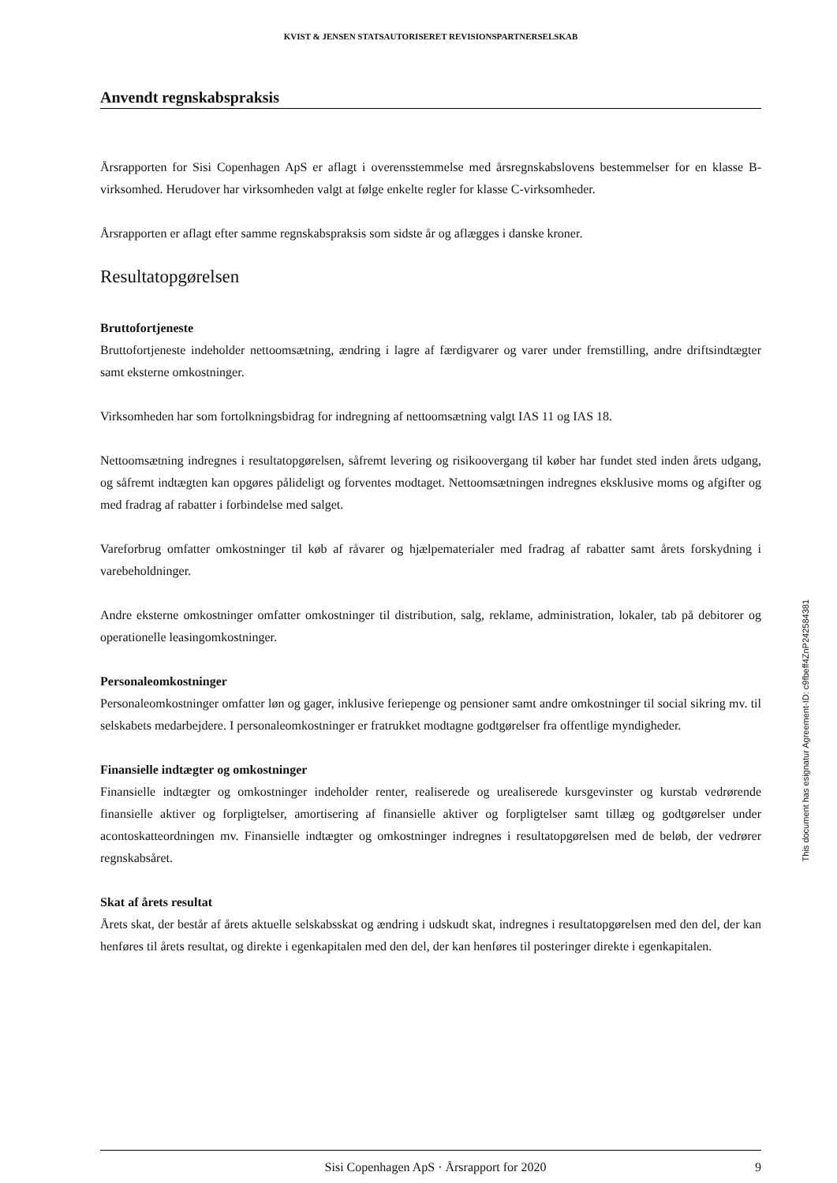KVIST & JENSEN STATSAUTORISERET REVISIONSPARTNERSELSKAB
Anvendt regnskabspraksis
Årsrapporten for Sisi Copenhagen ApS er aflagt i overensstemmelse med årsregnskabslovens bestemmelser for en klasse B-virksomhed. Herudover har virksomheden valgt at følge enkelte regler for klasse C-virksomheder.
Årsrapporten er aflagt efter samme regnskabspraksis som sidste år og aflægges i danske kroner.
Resultatopgørelsen
Bruttofortjeneste
Bruttofortjeneste indeholder nettoomsætning, ændring i lagre af færdigvarer og varer under fremstilling, andre driftsindtægter samt eksterne omkostninger.
Virksomheden har som fortolkningsbidrag for indregning af nettoomsætning valgt IAS 11 og IAS 18.
Nettoomsætning indregnes i resultatopgørelsen, såfremt levering og risikoovergang til køber har fundet sted inden årets udgang, og såfremt indtægten kan opgøres pålideligt og forventes modtaget. Nettoomsætningen indregnes eksklusive moms og afgifter og med fradrag af rabatter i forbindelse med salget.
Vareforbrug omfatter omkostninger til køb af råvarer og hjælpematerialer med fradrag af rabatter samt årets forskydning i varebeholdninger.
Andre eksterne omkostninger omfatter omkostninger til distribution, salg, reklame, administration, lokaler, tab på debitorer og operationelle leasingomkostninger.
Personaleomkostninger
Personaleomkostninger omfatter løn og gager, inklusive feriepenge og pensioner samt andre omkostninger til social sikring mv. til selskabets medarbejdere. I personaleomkostninger er fratrukket modtagne godtgørelser fra offentlige myndigheder.
Finansielle indtægter og omkostninger
Finansielle indtægter og omkostninger indeholder renter, realiserede og urealiserede kursgevinster og kurstab vedrørende finansielle aktiver og forpligtelser, amortisering af finansielle aktiver og forpligtelser samt tillæg og godtgørelser under acontoskatteordningen mv. Finansielle indtægter og omkostninger indregnes i resultatopgørelsen med de beløb, der vedrører regnskabsåret.
Skat af årets resultat
Årets skat, der består af årets aktuelle selskabsskat og ændring i udskudt skat, indregnes i resultatopgørelsen med den del, der kan henføres til årets resultat, og direkte i egenkapitalen med den del, der kan henføres til posteringer direkte i egenkapitalen.
This document has esignatur Agreement-ID: c9fbeff4ZnP242584381
Sisi Copenhagen ApS · Årsrapport for 2020 9